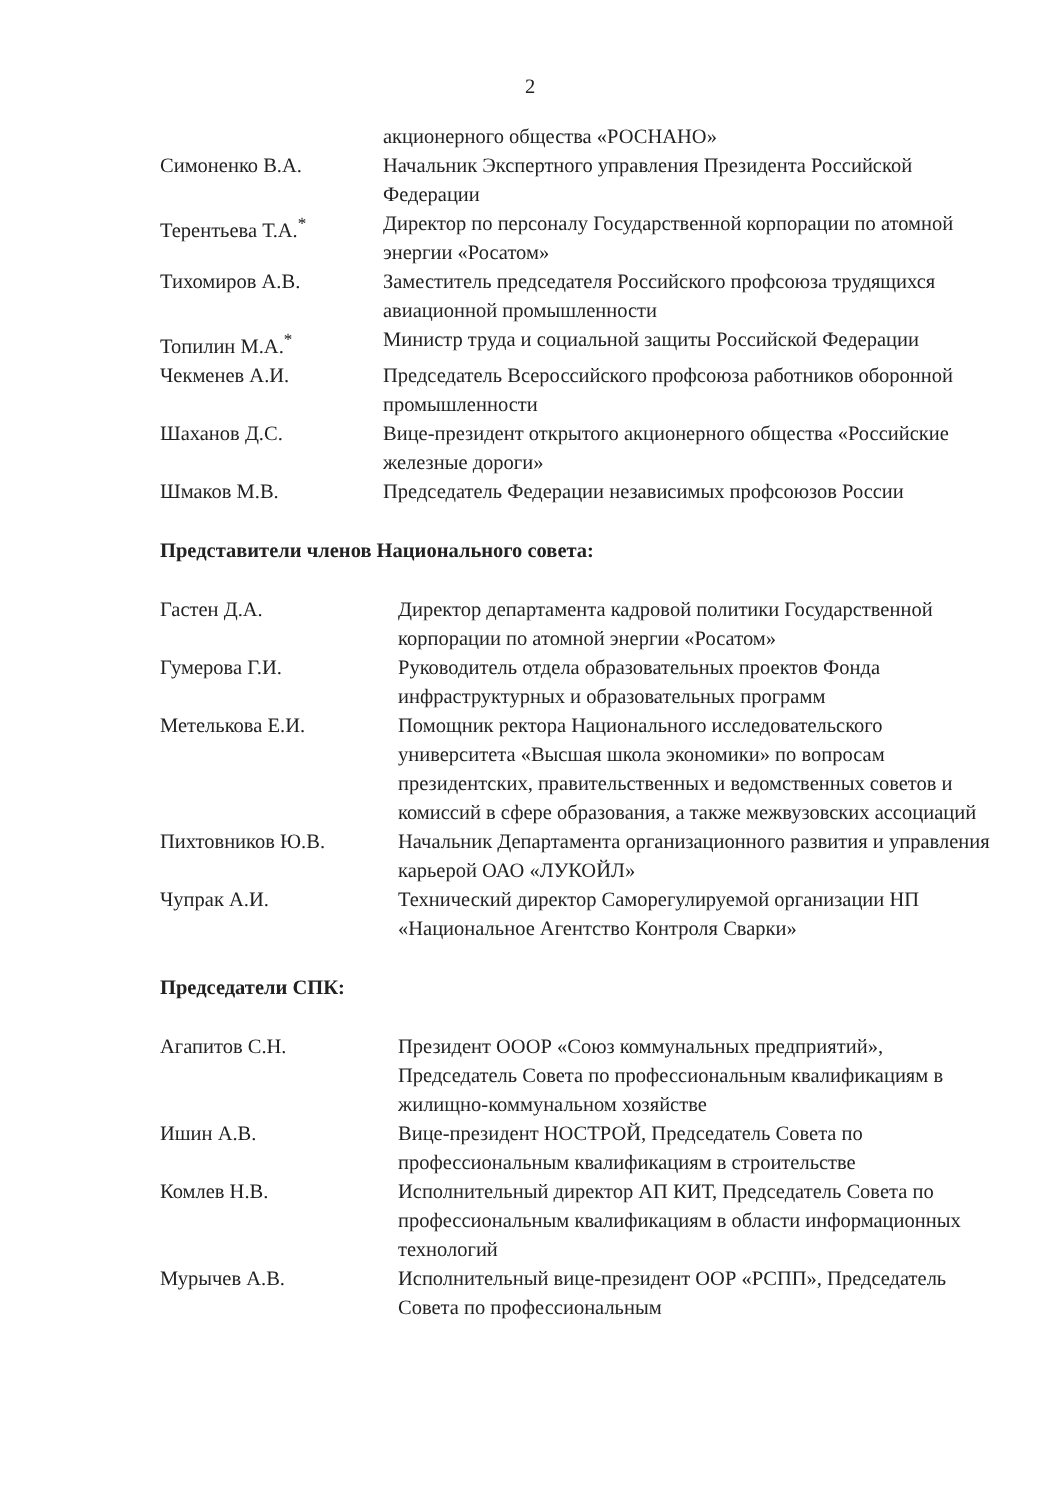2
| | акционерного общества «РОСНАНО» |
| Симоненко В.А. | Начальник Экспертного управления Президента Российской Федерации |
| Терентьева Т.А.<sup>*</sup> | Директор по персоналу Государственной корпорации по атомной энергии «Росатом» |
| Тихомиров А.В. | Заместитель председателя Российского профсоюза трудящихся авиационной промышленности |
| Топилин М.А.<sup>*</sup> | Министр труда и социальной защиты Российской Федерации |
| Чекменев А.И. | Председатель Всероссийского профсоюза работников оборонной промышленности |
| Шаханов Д.С. | Вице-президент открытого акционерного общества «Российские железные дороги» |
| Шмаков М.В. | Председатель Федерации независимых профсоюзов России |
Представители членов Национального совета:
| Гастен Д.А. | Директор департамента кадровой политики Государственной корпорации по атомной энергии «Росатом» |
| Гумерова Г.И. | Руководитель отдела образовательных проектов Фонда инфраструктурных и образовательных программ |
| Метелькова Е.И. | Помощник ректора Национального исследовательского университета «Высшая школа экономики» по вопросам президентских, правительственных и ведомственных советов и комиссий в сфере образования, а также межвузовских ассоциаций |
| Пихтовников Ю.В. | Начальник Департамента организационного развития и управления карьерой ОАО «ЛУКОЙЛ» |
| Чупрак А.И. | Технический директор Саморегулируемой организации НП «Национальное Агентство Контроля Сварки» |
Председатели СПК:
| Агапитов С.Н. | Президент ОООР «Союз коммунальных предприятий», Председатель Совета по профессиональным квалификациям в жилищно-коммунальном хозяйстве |
| Ишин А.В. | Вице-президент НОСТРОЙ, Председатель Совета по профессиональным квалификациям в строительстве |
| Комлев Н.В. | Исполнительный директор АП КИТ, Председатель Совета по профессиональным квалификациям в области информационных технологий |
| Мурычев А.В. | Исполнительный вице-президент ООР «РСПП», Председатель Совета по профессиональным |